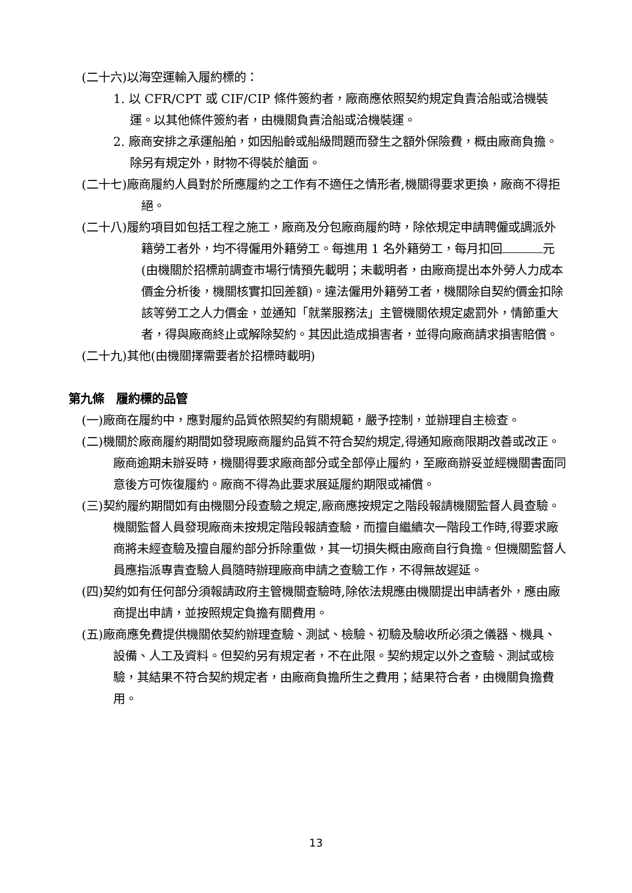(二十六)以海空運輸入履約標的：
1. 以 CFR/CPT 或 CIF/CIP 條件簽約者，廠商應依照契約規定負責洽船或洽機裝運。以其他條件簽約者，由機關負責洽船或洽機裝運。
2. 廠商安排之承運船舶，如因船齡或船級問題而發生之額外保險費，概由廠商負擔。除另有規定外，財物不得裝於艙面。
(二十七)廠商履約人員對於所應履約之工作有不適任之情形者,機關得要求更換，廠商不得拒絕。
(二十八)履約項目如包括工程之施工，廠商及分包廠商履約時，除依規定申請聘僱或調派外籍勞工者外，均不得僱用外籍勞工。每進用 1 名外籍勞工，每月扣回 元(由機關於招標前調查市場行情預先載明；未載明者，由廠商提出本外勞人力成本價金分析後，機關核實扣回差額)。違法僱用外籍勞工者，機關除自契約價金扣除該等勞工之人力價金，並通知「就業服務法」主管機關依規定處罰外，情節重大者，得與廠商終止或解除契約。其因此造成損害者，並得向廠商請求損害賠償。
(二十九)其他(由機關擇需要者於招標時載明)
第九條　履約標的品管
(一)廠商在履約中，應對履約品質依照契約有關規範，嚴予控制，並辦理自主檢查。
(二)機關於廠商履約期間如發現廠商履約品質不符合契約規定,得通知廠商限期改善或改正。廠商逾期未辦妥時，機關得要求廠商部分或全部停止履約，至廠商辦妥並經機關書面同意後方可恢復履約。廠商不得為此要求展延履約期限或補償。
(三)契約履約期間如有由機關分段查驗之規定,廠商應按規定之階段報請機關監督人員查驗。機關監督人員發現廠商未按規定階段報請查驗，而擅自繼續次一階段工作時,得要求廠商將未經查驗及擅自履約部分拆除重做，其一切損失概由廠商自行負擔。但機關監督人員應指派專責查驗人員隨時辦理廠商申請之查驗工作，不得無故遲延。
(四)契約如有任何部分須報請政府主管機關查驗時,除依法規應由機關提出申請者外，應由廠商提出申請，並按照規定負擔有關費用。
(五)廠商應免費提供機關依契約辦理查驗、測試、檢驗、初驗及驗收所必須之儀器、機具、設備、人工及資料。但契約另有規定者，不在此限。契約規定以外之查驗、測試或檢驗，其結果不符合契約規定者，由廠商負擔所生之費用；結果符合者，由機關負擔費用。
13